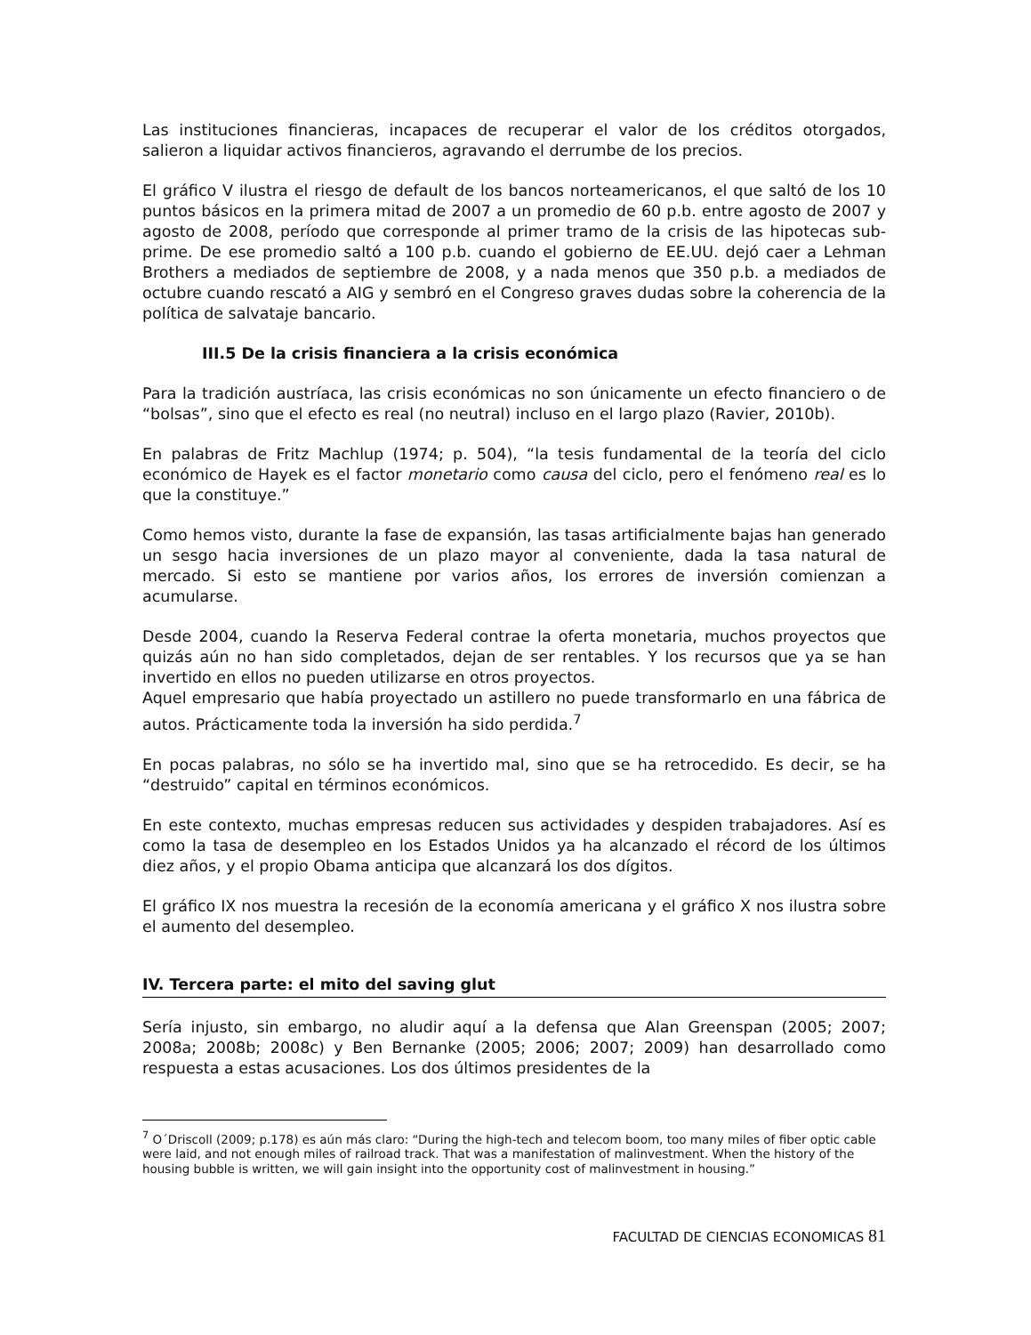Las instituciones financieras, incapaces de recuperar el valor de los créditos otorgados, salieron a liquidar activos financieros, agravando el derrumbe de los precios.
El gráfico V ilustra el riesgo de default de los bancos norteamericanos, el que saltó de los 10 puntos básicos en la primera mitad de 2007 a un promedio de 60 p.b. entre agosto de 2007 y agosto de 2008, período que corresponde al primer tramo de la crisis de las hipotecas sub-prime. De ese promedio saltó a 100 p.b. cuando el gobierno de EE.UU. dejó caer a Lehman Brothers a mediados de septiembre de 2008, y a nada menos que 350 p.b. a mediados de octubre cuando rescató a AIG y sembró en el Congreso graves dudas sobre la coherencia de la política de salvataje bancario.
III.5 De la crisis financiera a la crisis económica
Para la tradición austríaca, las crisis económicas no son únicamente un efecto financiero o de “bolsas”, sino que el efecto es real (no neutral) incluso en el largo plazo (Ravier, 2010b).
En palabras de Fritz Machlup (1974; p. 504), “la tesis fundamental de la teoría del ciclo económico de Hayek es el factor monetario como causa del ciclo, pero el fenómeno real es lo que la constituye.”
Como hemos visto, durante la fase de expansión, las tasas artificialmente bajas han generado un sesgo hacia inversiones de un plazo mayor al conveniente, dada la tasa natural de mercado. Si esto se mantiene por varios años, los errores de inversión comienzan a acumularse.
Desde 2004, cuando la Reserva Federal contrae la oferta monetaria, muchos proyectos que quizás aún no han sido completados, dejan de ser rentables. Y los recursos que ya se han invertido en ellos no pueden utilizarse en otros proyectos.
Aquel empresario que había proyectado un astillero no puede transformarlo en una fábrica de autos. Prácticamente toda la inversión ha sido perdida.<sup>7</sup>
En pocas palabras, no sólo se ha invertido mal, sino que se ha retrocedido. Es decir, se ha “destruido” capital en términos económicos.
En este contexto, muchas empresas reducen sus actividades y despiden trabajadores. Así es como la tasa de desempleo en los Estados Unidos ya ha alcanzado el récord de los últimos diez años, y el propio Obama anticipa que alcanzará los dos dígitos.
El gráfico IX nos muestra la recesión de la economía americana y el gráfico X nos ilustra sobre el aumento del desempleo.
IV. Tercera parte: el mito del saving glut
Sería injusto, sin embargo, no aludir aquí a la defensa que Alan Greenspan (2005; 2007; 2008a; 2008b; 2008c) y Ben Bernanke (2005; 2006; 2007; 2009) han desarrollado como respuesta a estas acusaciones. Los dos últimos presidentes de la
<sup>7</sup> O´Driscoll (2009; p.178) es aún más claro: “During the high-tech and telecom boom, too many miles of fiber optic cable were laid, and not enough miles of railroad track. That was a manifestation of malinvestment. When the history of the housing bubble is written, we will gain insight into the opportunity cost of malinvestment in housing.”
FACULTAD DE CIENCIAS ECONOMICAS 81